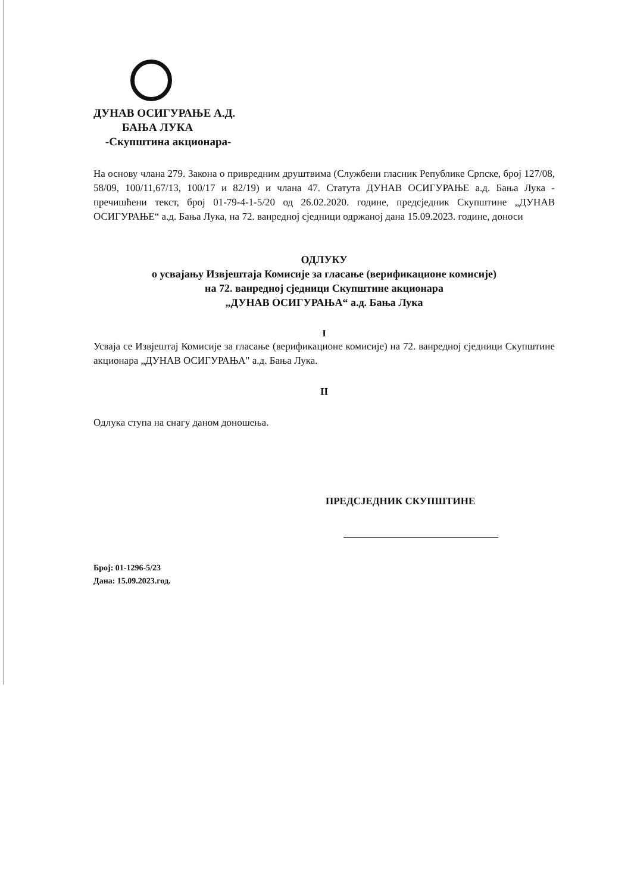ДУНАВ ОСИГУРАЊЕ А.Д.
БАЊА ЛУКА
-Скупштина акционара-
На основу члана 279. Закона о привредним друштвима (Службени гласник Републике Српске, број 127/08, 58/09, 100/11,67/13, 100/17 и 82/19) и члана 47. Статута ДУНАВ ОСИГУРАЊЕ а.д. Бања Лука - пречишћени текст, број 01-79-4-1-5/20 од 26.02.2020. године, предсједник Скупштине „ДУНАВ ОСИГУРАЊЕ“ а.д. Бања Лука, на 72. ванредној сједници одржаној дана 15.09.2023. године, доноси
ОДЛУКУ
о усвајању Извјештаја Комисије за гласање (верификационе комисије)
на 72. ванредној сједници Скупштине акционара
„ДУНАВ ОСИГУРАЊА“ а.д. Бања Лука
I
Усваја се Извјештај Комисије за гласање (верификационе комисије) на 72. ванредној сједници Скупштине акционара „ДУНАВ ОСИГУРАЊА" а.д. Бања Лука.
II
Одлука ступа на снагу даном доношења.
ПРЕДСЈЕДНИК СКУПШТИНЕ
Број: 01-1296-5/23
Дана: 15.09.2023.год.